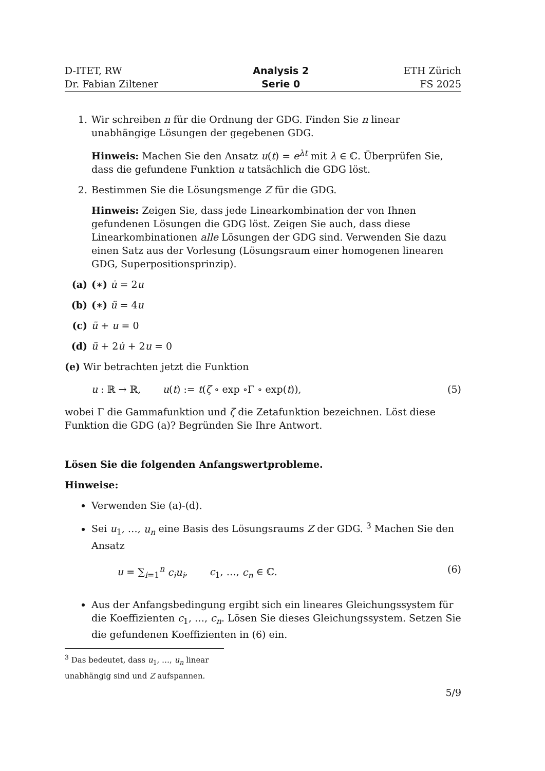D-ITET, RW
Dr. Fabian Ziltener
Analysis 2
Serie 0
ETH Zürich
FS 2025
1. Wir schreiben n für die Ordnung der GDG. Finden Sie n linear unabhängige Lösungen der gegebenen GDG.
Hinweis: Machen Sie den Ansatz u(t) = e<sup>λt</sup> mit λ ∈ ℂ. Überprüfen Sie, dass die gefundene Funktion u tatsächlich die GDG löst.
2. Bestimmen Sie die Lösungsmenge Z für die GDG.
Hinweis: Zeigen Sie, dass jede Linearkombination der von Ihnen gefundenen Lösungen die GDG löst. Zeigen Sie auch, dass diese Linearkombinationen alle Lösungen der GDG sind. Verwenden Sie dazu einen Satz aus der Vorlesung (Lösungsraum einer homogenen linearen GDG, Superpositionsprinzip).
(a) (∗) u̇ = 2u
(b) (∗) ü = 4u
(c) ü + u = 0
(d) ü + 2u̇ + 2u = 0
(e) Wir betrachten jetzt die Funktion
u : ℝ → ℝ, u(t) := t(ζ ∘ exp ∘Γ ∘ exp(t)),
(5)
wobei Γ die Gammafunktion und ζ die Zetafunktion bezeichnen. Löst diese Funktion die GDG (a)? Begründen Sie Ihre Antwort.
Lösen Sie die folgenden Anfangswertprobleme.
Hinweise:
Verwenden Sie (a)-(d).
Sei u<sub>1</sub>, …, u<sub>n</sub> eine Basis des Lösungsraums Z der GDG. <sup>3</sup> Machen Sie den Ansatz
u = ∑<sub>i=1</sub><sup>n</sup> c<sub>i</sub>u<sub>i</sub>, c<sub>1</sub>, …, c<sub>n</sub> ∈ ℂ.
(6)
Aus der Anfangsbedingung ergibt sich ein lineares Gleichungssystem für die Koeffizienten c<sub>1</sub>, …, c<sub>n</sub>. Lösen Sie dieses Gleichungssystem. Setzen Sie die gefundenen Koeffizienten in (6) ein.
<sup>3</sup> Das bedeutet, dass u<sub>1</sub>, …, u<sub>n</sub> linear unabhängig sind und Z aufspannen.
5/9